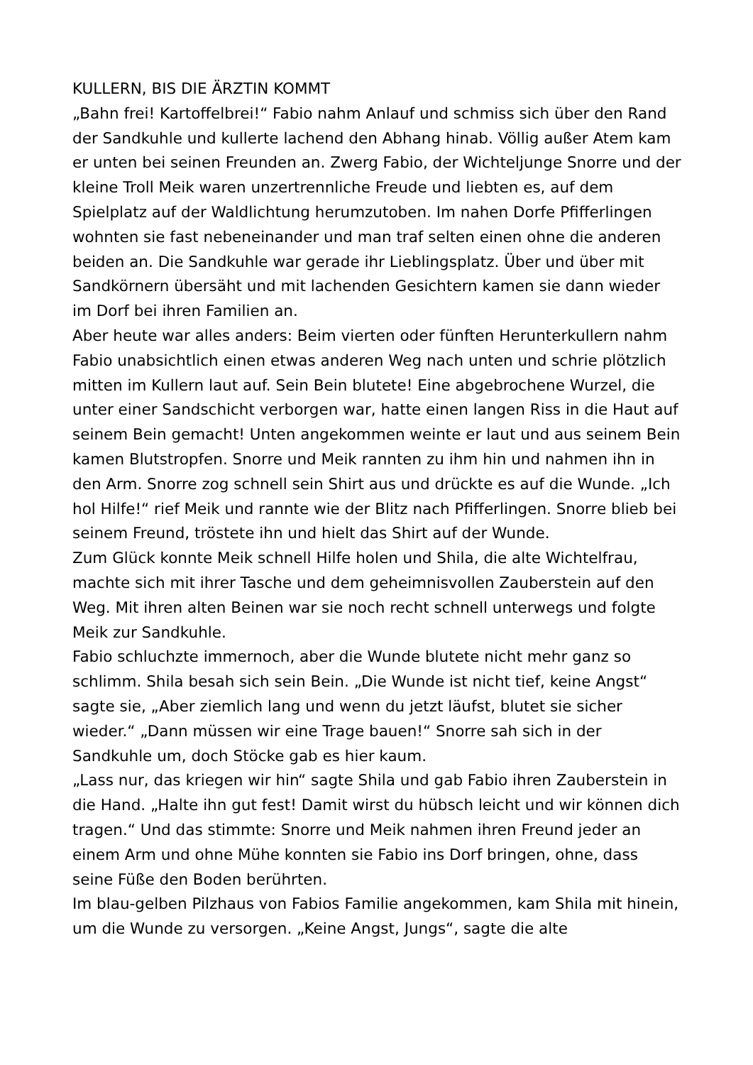KULLERN, BIS DIE ÄRZTIN KOMMT
„Bahn frei! Kartoffelbrei!“ Fabio nahm Anlauf und schmiss sich über den Rand der Sandkuhle und kullerte lachend den Abhang hinab. Völlig außer Atem kam er unten bei seinen Freunden an. Zwerg Fabio, der Wichteljunge Snorre und der kleine Troll Meik waren unzertrennliche Freude und liebten es, auf dem Spielplatz auf der Waldlichtung herumzutoben. Im nahen Dorfe Pfifferlingen wohnten sie fast nebeneinander und man traf selten einen ohne die anderen beiden an. Die Sandkuhle war gerade ihr Lieblingsplatz. Über und über mit Sandkörnern übersäht und mit lachenden Gesichtern kamen sie dann wieder im Dorf bei ihren Familien an.
Aber heute war alles anders: Beim vierten oder fünften Herunterkullern nahm Fabio unabsichtlich einen etwas anderen Weg nach unten und schrie plötzlich mitten im Kullern laut auf. Sein Bein blutete! Eine abgebrochene Wurzel, die unter einer Sandschicht verborgen war, hatte einen langen Riss in die Haut auf seinem Bein gemacht! Unten angekommen weinte er laut und aus seinem Bein kamen Blutstropfen. Snorre und Meik rannten zu ihm hin und nahmen ihn in den Arm. Snorre zog schnell sein Shirt aus und drückte es auf die Wunde. „Ich hol Hilfe!“ rief Meik und rannte wie der Blitz nach Pfifferlingen. Snorre blieb bei seinem Freund, tröstete ihn und hielt das Shirt auf der Wunde.
Zum Glück konnte Meik schnell Hilfe holen und Shila, die alte Wichtelfrau, machte sich mit ihrer Tasche und dem geheimnisvollen Zauberstein auf den Weg. Mit ihren alten Beinen war sie noch recht schnell unterwegs und folgte Meik zur Sandkuhle.
Fabio schluchzte immernoch, aber die Wunde blutete nicht mehr ganz so schlimm. Shila besah sich sein Bein. „Die Wunde ist nicht tief, keine Angst“ sagte sie, „Aber ziemlich lang und wenn du jetzt läufst, blutet sie sicher wieder.“ „Dann müssen wir eine Trage bauen!“ Snorre sah sich in der Sandkuhle um, doch Stöcke gab es hier kaum.
„Lass nur, das kriegen wir hin“ sagte Shila und gab Fabio ihren Zauberstein in die Hand. „Halte ihn gut fest! Damit wirst du hübsch leicht und wir können dich tragen.“ Und das stimmte: Snorre und Meik nahmen ihren Freund jeder an einem Arm und ohne Mühe konnten sie Fabio ins Dorf bringen, ohne, dass seine Füße den Boden berührten.
Im blau-gelben Pilzhaus von Fabios Familie angekommen, kam Shila mit hinein, um die Wunde zu versorgen. „Keine Angst, Jungs“, sagte die alte